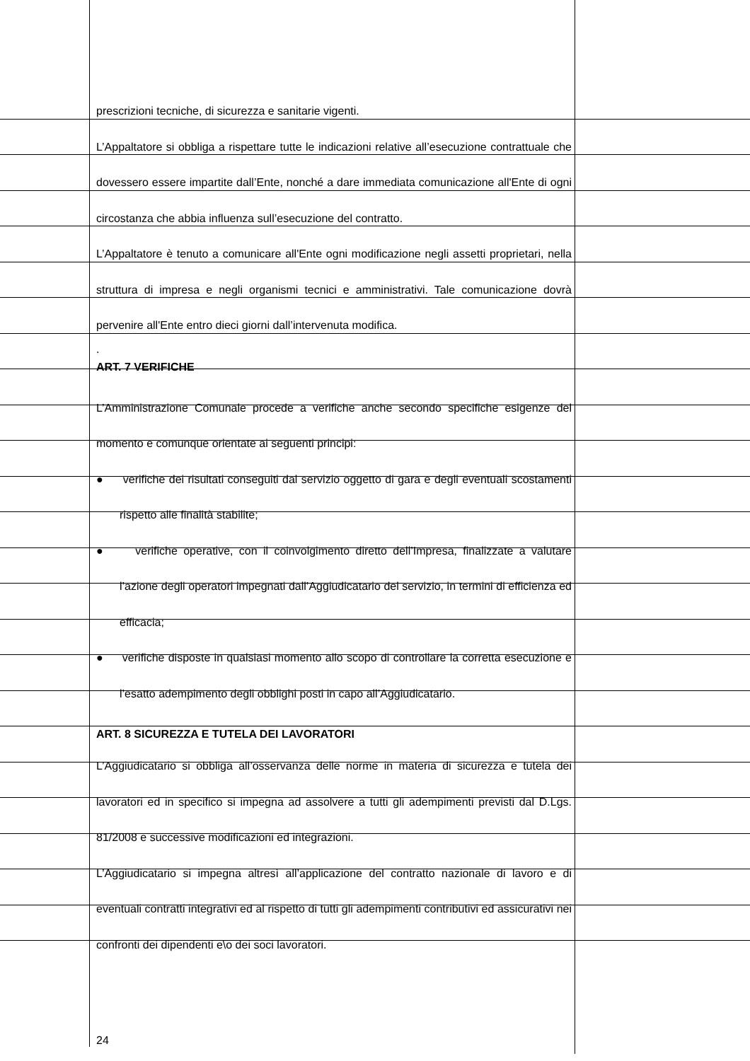prescrizioni tecniche, di sicurezza e sanitarie vigenti.
L’Appaltatore si obbliga a rispettare tutte le indicazioni relative all’esecuzione contrattuale che dovessero essere impartite dall’Ente, nonché a dare immediata comunicazione all'Ente di ogni circostanza che abbia influenza sull’esecuzione del contratto.
L’Appaltatore è tenuto a comunicare all'Ente ogni modificazione negli assetti proprietari, nella struttura di impresa e negli organismi tecnici e amministrativi. Tale comunicazione dovrà pervenire all'Ente entro dieci giorni dall’intervenuta modifica.
.
ART. 7 VERIFICHE
L’Amministrazione Comunale procede a verifiche anche secondo specifiche esigenze del momento e comunque orientate ai seguenti principi:
● verifiche dei risultati conseguiti dal servizio oggetto di gara e degli eventuali scostamenti rispetto alle finalità stabilite;
● verifiche operative, con il coinvolgimento diretto dell’Impresa, finalizzate a valutare l’azione degli operatori impegnati dall’Aggiudicatario del servizio, in termini di efficienza ed efficacia;
● verifiche disposte in qualsiasi momento allo scopo di controllare la corretta esecuzione e l’esatto adempimento degli obblighi posti in capo all’Aggiudicatario.
ART. 8 SICUREZZA E TUTELA DEI LAVORATORI
L’Aggiudicatario si obbliga all’osservanza delle norme in materia di sicurezza e tutela dei lavoratori ed in specifico si impegna ad assolvere a tutti gli adempimenti previsti dal D.Lgs. 81/2008 e successive modificazioni ed integrazioni.
L’Aggiudicatario si impegna altresì all’applicazione del contratto nazionale di lavoro e di eventuali contratti integrativi ed al rispetto di tutti gli adempimenti contributivi ed assicurativi nei confronti dei dipendenti e\o dei soci lavoratori.
24